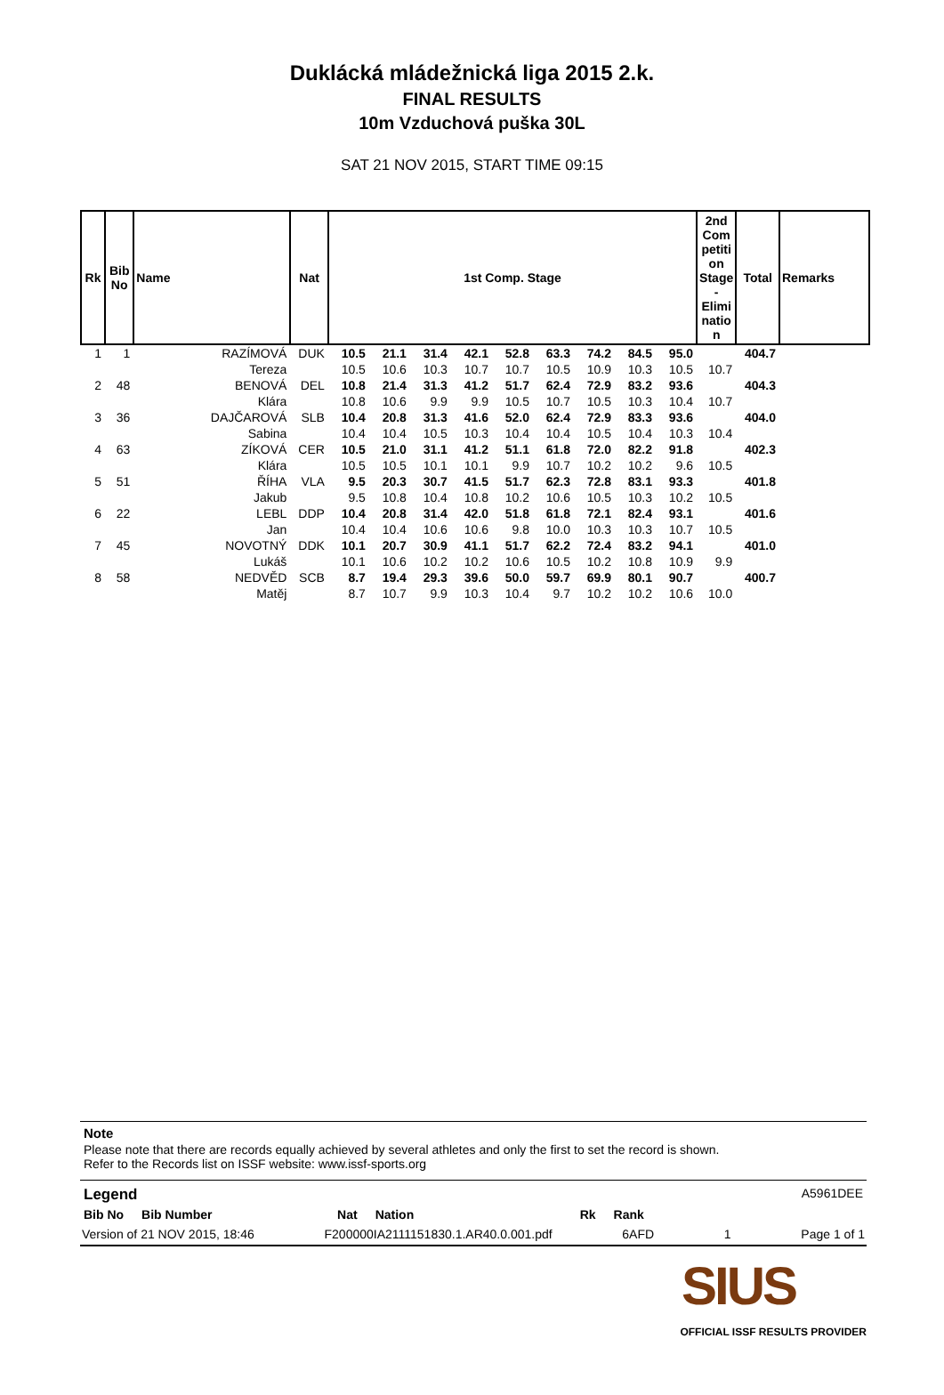Duklácká mládežnická liga 2015 2.k.
FINAL RESULTS
10m Vzduchová puška 30L
SAT 21 NOV 2015, START TIME 09:15
| Rk | Bib No | Name | Nat | 1st Comp. Stage | | | | | | | | | 2nd Com petiti on Stage - Elimi natio n | Total | Remarks |
| --- | --- | --- | --- | --- | --- | --- | --- | --- | --- | --- | --- | --- | --- | --- | --- |
| 1 | 1 | RAZÍMOVÁ | DUK | 10.5 | 21.1 | 31.4 | 42.1 | 52.8 | 63.3 | 74.2 | 84.5 | 95.0 | | 404.7 | |
| | | Tereza | | 10.5 | 10.6 | 10.3 | 10.7 | 10.7 | 10.5 | 10.9 | 10.3 | 10.5 | 10.7 | | |
| 2 | 48 | BENOVÁ | DEL | 10.8 | 21.4 | 31.3 | 41.2 | 51.7 | 62.4 | 72.9 | 83.2 | 93.6 | | 404.3 | |
| | | Klára | | 10.8 | 10.6 | 9.9 | 9.9 | 10.5 | 10.7 | 10.5 | 10.3 | 10.4 | 10.7 | | |
| 3 | 36 | DAJČAROVÁ | SLB | 10.4 | 20.8 | 31.3 | 41.6 | 52.0 | 62.4 | 72.9 | 83.3 | 93.6 | | 404.0 | |
| | | Sabina | | 10.4 | 10.4 | 10.5 | 10.3 | 10.4 | 10.4 | 10.5 | 10.4 | 10.3 | 10.4 | | |
| 4 | 63 | ZÍKOVÁ | CER | 10.5 | 21.0 | 31.1 | 41.2 | 51.1 | 61.8 | 72.0 | 82.2 | 91.8 | | 402.3 | |
| | | Klára | | 10.5 | 10.5 | 10.1 | 10.1 | 9.9 | 10.7 | 10.2 | 10.2 | 9.6 | 10.5 | | |
| 5 | 51 | ŘÍHA | VLA | 9.5 | 20.3 | 30.7 | 41.5 | 51.7 | 62.3 | 72.8 | 83.1 | 93.3 | | 401.8 | |
| | | Jakub | | 9.5 | 10.8 | 10.4 | 10.8 | 10.2 | 10.6 | 10.5 | 10.3 | 10.2 | 10.5 | | |
| 6 | 22 | LEBL | DDP | 10.4 | 20.8 | 31.4 | 42.0 | 51.8 | 61.8 | 72.1 | 82.4 | 93.1 | | 401.6 | |
| | | Jan | | 10.4 | 10.4 | 10.6 | 10.6 | 9.8 | 10.0 | 10.3 | 10.3 | 10.7 | 10.5 | | |
| 7 | 45 | NOVOTNÝ | DDK | 10.1 | 20.7 | 30.9 | 41.1 | 51.7 | 62.2 | 72.4 | 83.2 | 94.1 | | 401.0 | |
| | | Lukáš | | 10.1 | 10.6 | 10.2 | 10.2 | 10.6 | 10.5 | 10.2 | 10.8 | 10.9 | 9.9 | | |
| 8 | 58 | NEDVĚD | SCB | 8.7 | 19.4 | 29.3 | 39.6 | 50.0 | 59.7 | 69.9 | 80.1 | 90.7 | | 400.7 | |
| | | Matěj | | 8.7 | 10.7 | 9.9 | 10.3 | 10.4 | 9.7 | 10.2 | 10.2 | 10.6 | 10.0 | | |
Note
Please note that there are records equally achieved by several athletes and only the first to set the record is shown.
Refer to the Records list on ISSF website: www.issf-sports.org
Legend A5961DEE
Bib No Bib Number Nat Nation Rk Rank
Version of 21 NOV 2015, 18:46 F200000IA2111151830.1.AR40.0.001.pdf 6AFD 1 Page 1 of 1
SIUS
OFFICIAL ISSF RESULTS PROVIDER